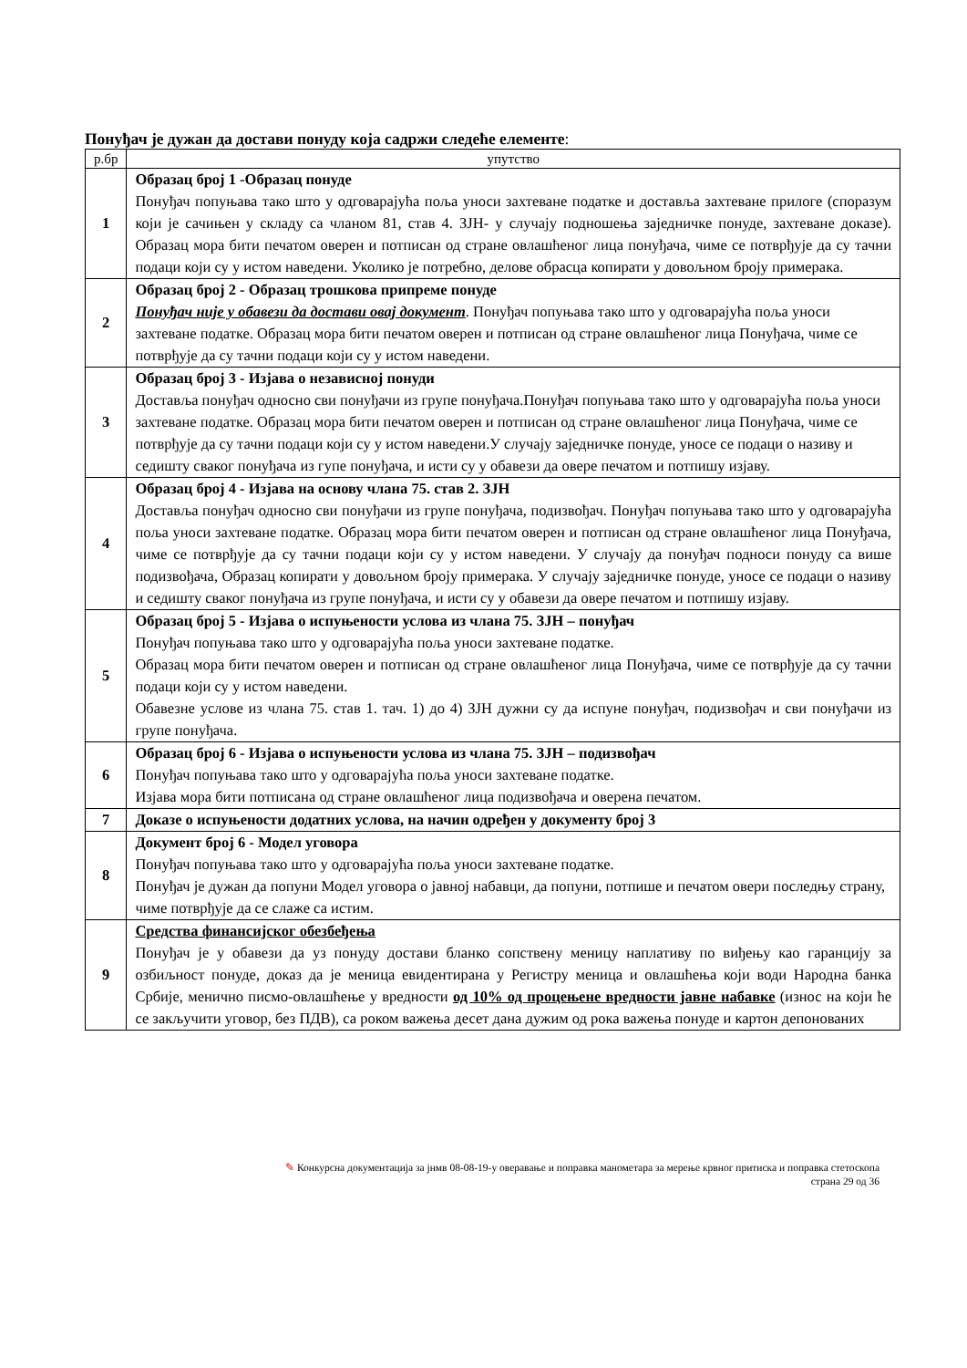Понуђач је дужан да достави понуду која садржи следеће елементе:
| р.бр | упутство |
| --- | --- |
| 1 | Образац број 1 -Образац понуде Понуђач попуњава тако што у одговарајућа поља уноси захтеване податке и доставља захтеване прилоге (споразум који је сачињен у складу са чланом 81, став 4. ЗЈН- у случају подношења заједничке понуде, захтеване доказе). Образац мора бити печатом оверен и потписан од стране овлашћеног лица понуђача, чиме се потврђује да су тачни подаци који су у истом наведени. Уколико је потребно, делове обрасца копирати у довољном броју примерака. |
| 2 | Образац број 2 - Образац трошкова припреме понуде Понуђач није у обавези да достави овај документ . Понуђач попуњава тако што у одговарајућа поља уноси захтеване податке. Образац мора бити печатом оверен и потписан од стране овлашћеног лица Понуђача, чиме се потврђује да су тачни подаци који су у истом наведени. |
| 3 | Образац број 3 - Изјава о независној понуди Доставља понуђач односно сви понуђачи из групе понуђача.Понуђач попуњава тако што у одговарајућа поља уноси захтеване податке. Образац мора бити печатом оверен и потписан од стране овлашћеног лица Понуђача, чиме се потврђује да су тачни подаци који су у истом наведени.У случају заједничке понуде, уносе се подаци о називу и седишту сваког понуђача из гупе понуђача, и исти су у обавези да овере печатом и потпишу изјаву. |
| 4 | Образац број 4 - Изјава на основу члана 75. став 2. ЗЈН Доставља понуђач односно сви понуђачи из групе понуђача, подизвођач. Понуђач попуњава тако што у одговарајућа поља уноси захтеване податке. Образац мора бити печатом оверен и потписан од стране овлашћеног лица Понуђача, чиме се потврђује да су тачни подаци који су у истом наведени. У случају да понуђач подноси понуду са више подизвођача, Образац копирати у довољном броју примерака. У случају заједничке понуде, уносе се подаци о називу и седишту сваког понуђача из групе понуђача, и исти су у обавези да овере печатом и потпишу изјаву. |
| 5 | Образац број 5 - Изјава о испуњености услова из члана 75. ЗЈН – понуђач Понуђач попуњава тако што у одговарајућа поља уноси захтеване податке. Образац мора бити печатом оверен и потписан од стране овлашћеног лица Понуђача, чиме се потврђује да су тачни подаци који су у истом наведени. Обавезне услове из члана 75. став 1. тач. 1) до 4) ЗЈН дужни су да испуне понуђач, подизвођач и сви понуђачи из групе понуђача. |
| 6 | Образац број 6 - Изјава о испуњености услова из члана 75. ЗЈН – подизвођач Понуђач попуњава тако што у одговарајућа поља уноси захтеване податке. Изјава мора бити потписана од стране овлашћеног лица подизвођача и оверена печатом. |
| 7 | Доказе о испуњености додатних услова, на начин одређен у документу број 3 |
| 8 | Документ број 6 - Модел уговора Понуђач попуњава тако што у одговарајућа поља уноси захтеване податке. Понуђач је дужан да попуни Модел уговора о јавној набавци, да попуни, потпише и печатом овери последњу страну, чиме потврђује да се слаже са истим. |
| 9 | Средства финансијског обезбеђења Понуђач је у обавези да уз понуду достави бланко сопствену меницу наплативу по виђењу као гаранцију за озбиљност понуде, доказ да је меница евидентирана у Регистру меница и овлашћења који води Народна банка Србије, менично писмо-овлашћење у вредности од 10% од процењене вредности јавне набавке (износ на који ће се закључити уговор, без ПДВ), са роком важења десет дана дужим од рока важења понуде и картон депонованих |
✎ Конкурсна документација за јнмв 08-08-19-у оверавање и поправка манометара за мерење крвног притиска и поправка стетоскопа
страна 29 од 36